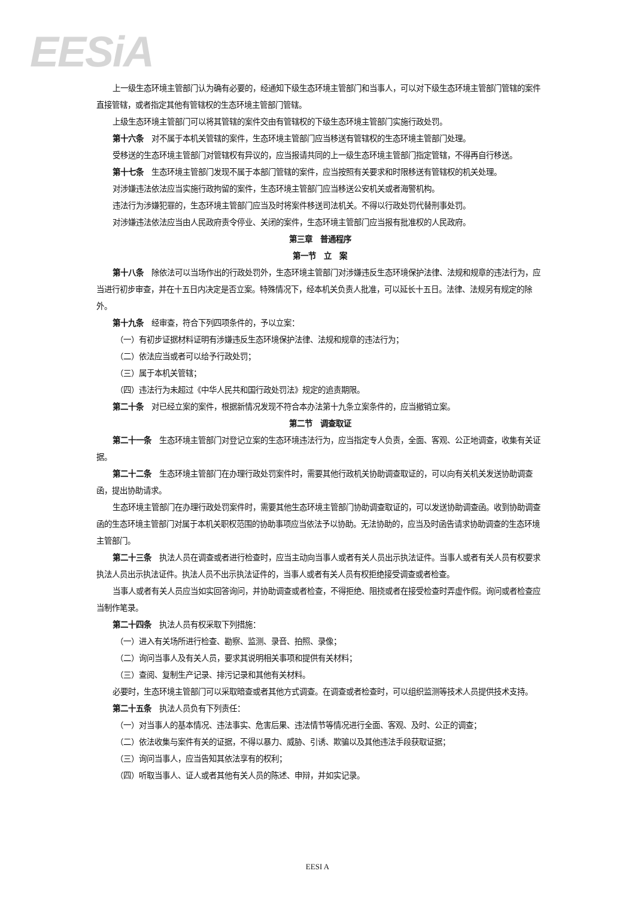EESiA
上一级生态环境主管部门认为确有必要的，经通知下级生态环境主管部门和当事人，可以对下级生态环境主管部门管辖的案件直接管辖，或者指定其他有管辖权的生态环境主管部门管辖。
上级生态环境主管部门可以将其管辖的案件交由有管辖权的下级生态环境主管部门实施行政处罚。
第十六条　对不属于本机关管辖的案件，生态环境主管部门应当移送有管辖权的生态环境主管部门处理。
受移送的生态环境主管部门对管辖权有异议的，应当报请共同的上一级生态环境主管部门指定管辖，不得再自行移送。
第十七条　生态环境主管部门发现不属于本部门管辖的案件，应当按照有关要求和时限移送有管辖权的机关处理。
对涉嫌违法依法应当实施行政拘留的案件，生态环境主管部门应当移送公安机关或者海警机构。
违法行为涉嫌犯罪的，生态环境主管部门应当及时将案件移送司法机关。不得以行政处罚代替刑事处罚。
对涉嫌违法依法应当由人民政府责令停业、关闭的案件，生态环境主管部门应当报有批准权的人民政府。
第三章　普通程序
第一节　立　案
第十八条　除依法可以当场作出的行政处罚外，生态环境主管部门对涉嫌违反生态环境保护法律、法规和规章的违法行为，应当进行初步审查，并在十五日内决定是否立案。特殊情况下，经本机关负责人批准，可以延长十五日。法律、法规另有规定的除外。
第十九条　经审查，符合下列四项条件的，予以立案：
（一）有初步证据材料证明有涉嫌违反生态环境保护法律、法规和规章的违法行为；
（二）依法应当或者可以给予行政处罚；
（三）属于本机关管辖；
（四）违法行为未超过《中华人民共和国行政处罚法》规定的追责期限。
第二十条　对已经立案的案件，根据新情况发现不符合本办法第十九条立案条件的，应当撤销立案。
第二节　调查取证
第二十一条　生态环境主管部门对登记立案的生态环境违法行为，应当指定专人负责，全面、客观、公正地调查，收集有关证据。
第二十二条　生态环境主管部门在办理行政处罚案件时，需要其他行政机关协助调查取证的，可以向有关机关发送协助调查函，提出协助请求。
生态环境主管部门在办理行政处罚案件时，需要其他生态环境主管部门协助调查取证的，可以发送协助调查函。收到协助调查函的生态环境主管部门对属于本机关职权范围的协助事项应当依法予以协助。无法协助的，应当及时函告请求协助调查的生态环境主管部门。
第二十三条　执法人员在调查或者进行检查时，应当主动向当事人或者有关人员出示执法证件。当事人或者有关人员有权要求执法人员出示执法证件。执法人员不出示执法证件的，当事人或者有关人员有权拒绝接受调查或者检查。
当事人或者有关人员应当如实回答询问，并协助调查或者检查，不得拒绝、阻挠或者在接受检查时弄虚作假。询问或者检查应当制作笔录。
第二十四条　执法人员有权采取下列措施：
（一）进入有关场所进行检查、勘察、监测、录音、拍照、录像；
（二）询问当事人及有关人员，要求其说明相关事项和提供有关材料；
（三）查阅、复制生产记录、排污记录和其他有关材料。
必要时，生态环境主管部门可以采取暗查或者其他方式调查。在调查或者检查时，可以组织监测等技术人员提供技术支持。
第二十五条　执法人员负有下列责任：
（一）对当事人的基本情况、违法事实、危害后果、违法情节等情况进行全面、客观、及时、公正的调查；
（二）依法收集与案件有关的证据，不得以暴力、威胁、引诱、欺骗以及其他违法手段获取证据；
（三）询问当事人，应当告知其依法享有的权利；
（四）听取当事人、证人或者其他有关人员的陈述、申辩，并如实记录。
EESI A